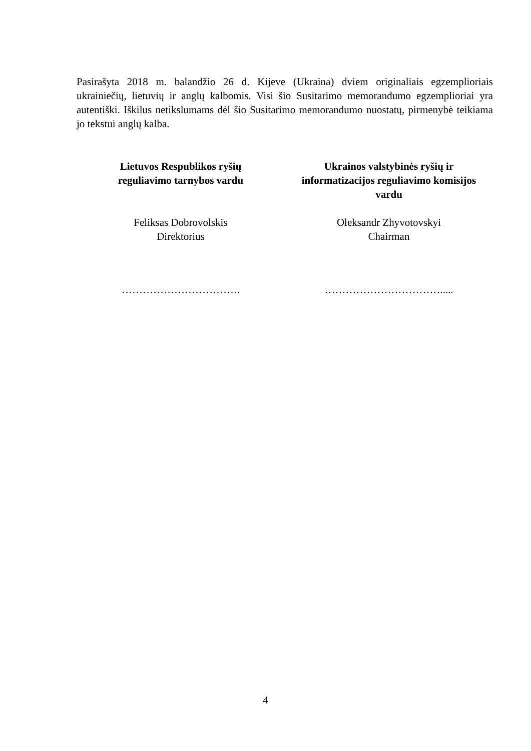Pasirašyta 2018 m. balandžio 26 d. Kijeve (Ukraina) dviem originaliais egzemplioriais ukrainiečių, lietuvių ir anglų kalbomis. Visi šio Susitarimo memorandumo egzemplioriai yra autentiški. Iškilus netikslumams dėl šio Susitarimo memorandumo nuostatų, pirmenybė teikiama jo tekstui anglų kalba.
Lietuvos Respublikos ryšių
reguliavimo tarnybos vardu
Feliksas Dobrovolskis
Direktorius
…………………………….
Ukrainos valstybinės ryšių ir
informatizacijos reguliavimo komisijos
vardu
Oleksandr Zhyvotovskyi
Chairman
…………………………….....
4